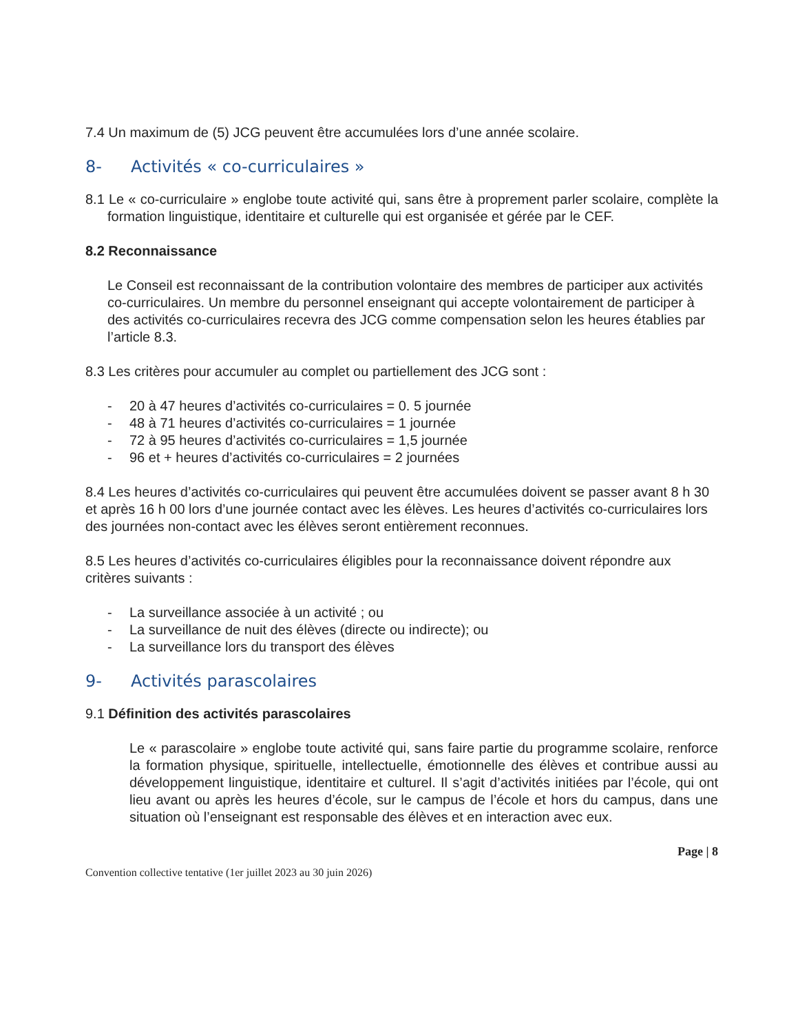7.4 Un maximum de (5) JCG peuvent être accumulées lors d’une année scolaire.
8- Activités « co-curriculaires »
8.1 Le « co-curriculaire » englobe toute activité qui, sans être à proprement parler scolaire, complète la formation linguistique, identitaire et culturelle qui est organisée et gérée par le CEF.
8.2 Reconnaissance
Le Conseil est reconnaissant de la contribution volontaire des membres de participer aux activités co-curriculaires. Un membre du personnel enseignant qui accepte volontairement de participer à des activités co-curriculaires recevra des JCG comme compensation selon les heures établies par l’article 8.3.
8.3 Les critères pour accumuler au complet ou partiellement des JCG sont :
- 20 à 47 heures d’activités co-curriculaires = 0. 5 journée
- 48 à 71 heures d’activités co-curriculaires = 1 journée
- 72 à 95 heures d’activités co-curriculaires = 1,5 journée
- 96 et + heures d’activités co-curriculaires = 2 journées
8.4 Les heures d’activités co-curriculaires qui peuvent être accumulées doivent se passer avant 8 h 30 et après 16 h 00 lors d’une journée contact avec les élèves. Les heures d’activités co-curriculaires lors des journées non-contact avec les élèves seront entièrement reconnues.
8.5 Les heures d’activités co-curriculaires éligibles pour la reconnaissance doivent répondre aux critères suivants :
- La surveillance associée à un activité ; ou
- La surveillance de nuit des élèves (directe ou indirecte); ou
- La surveillance lors du transport des élèves
9- Activités parascolaires
9.1 Définition des activités parascolaires
Le « parascolaire » englobe toute activité qui, sans faire partie du programme scolaire, renforce la formation physique, spirituelle, intellectuelle, émotionnelle des élèves et contribue aussi au développement linguistique, identitaire et culturel. Il s’agit d’activités initiées par l’école, qui ont lieu avant ou après les heures d’école, sur le campus de l’école et hors du campus, dans une situation où l’enseignant est responsable des élèves et en interaction avec eux.
Page | 8
Convention collective tentative (1er juillet 2023 au 30 juin 2026)